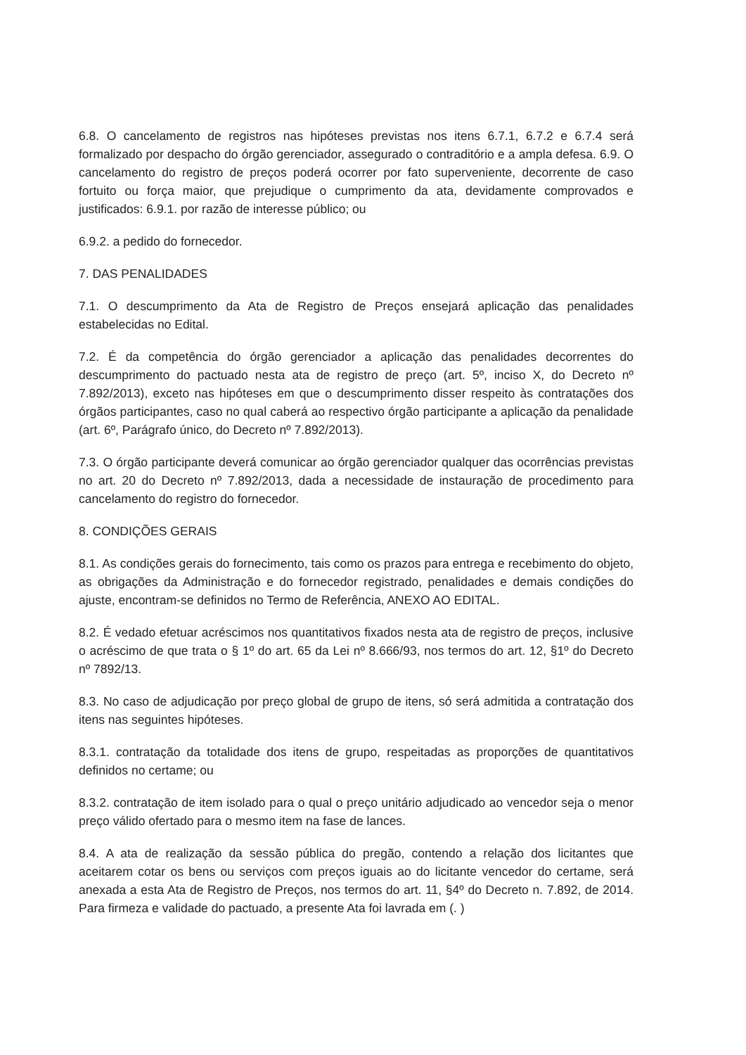6.8. O cancelamento de registros nas hipóteses previstas nos itens 6.7.1, 6.7.2 e 6.7.4 será formalizado por despacho do órgão gerenciador, assegurado o contraditório e a ampla defesa. 6.9. O cancelamento do registro de preços poderá ocorrer por fato superveniente, decorrente de caso fortuito ou força maior, que prejudique o cumprimento da ata, devidamente comprovados e justificados: 6.9.1. por razão de interesse público; ou
6.9.2. a pedido do fornecedor.
7. DAS PENALIDADES
7.1. O descumprimento da Ata de Registro de Preços ensejará aplicação das penalidades estabelecidas no Edital.
7.2. É da competência do órgão gerenciador a aplicação das penalidades decorrentes do descumprimento do pactuado nesta ata de registro de preço (art. 5º, inciso X, do Decreto nº 7.892/2013), exceto nas hipóteses em que o descumprimento disser respeito às contratações dos órgãos participantes, caso no qual caberá ao respectivo órgão participante a aplicação da penalidade (art. 6º, Parágrafo único, do Decreto nº 7.892/2013).
7.3. O órgão participante deverá comunicar ao órgão gerenciador qualquer das ocorrências previstas no art. 20 do Decreto nº 7.892/2013, dada a necessidade de instauração de procedimento para cancelamento do registro do fornecedor.
8. CONDIÇÕES GERAIS
8.1. As condições gerais do fornecimento, tais como os prazos para entrega e recebimento do objeto, as obrigações da Administração e do fornecedor registrado, penalidades e demais condições do ajuste, encontram-se definidos no Termo de Referência, ANEXO AO EDITAL.
8.2. É vedado efetuar acréscimos nos quantitativos fixados nesta ata de registro de preços, inclusive o acréscimo de que trata o § 1º do art. 65 da Lei nº 8.666/93, nos termos do art. 12, §1º do Decreto nº 7892/13.
8.3. No caso de adjudicação por preço global de grupo de itens, só será admitida a contratação dos itens nas seguintes hipóteses.
8.3.1. contratação da totalidade dos itens de grupo, respeitadas as proporções de quantitativos definidos no certame; ou
8.3.2. contratação de item isolado para o qual o preço unitário adjudicado ao vencedor seja o menor preço válido ofertado para o mesmo item na fase de lances.
8.4. A ata de realização da sessão pública do pregão, contendo a relação dos licitantes que aceitarem cotar os bens ou serviços com preços iguais ao do licitante vencedor do certame, será anexada a esta Ata de Registro de Preços, nos termos do art. 11, §4º do Decreto n. 7.892, de 2014. Para firmeza e validade do pactuado, a presente Ata foi lavrada em (. )